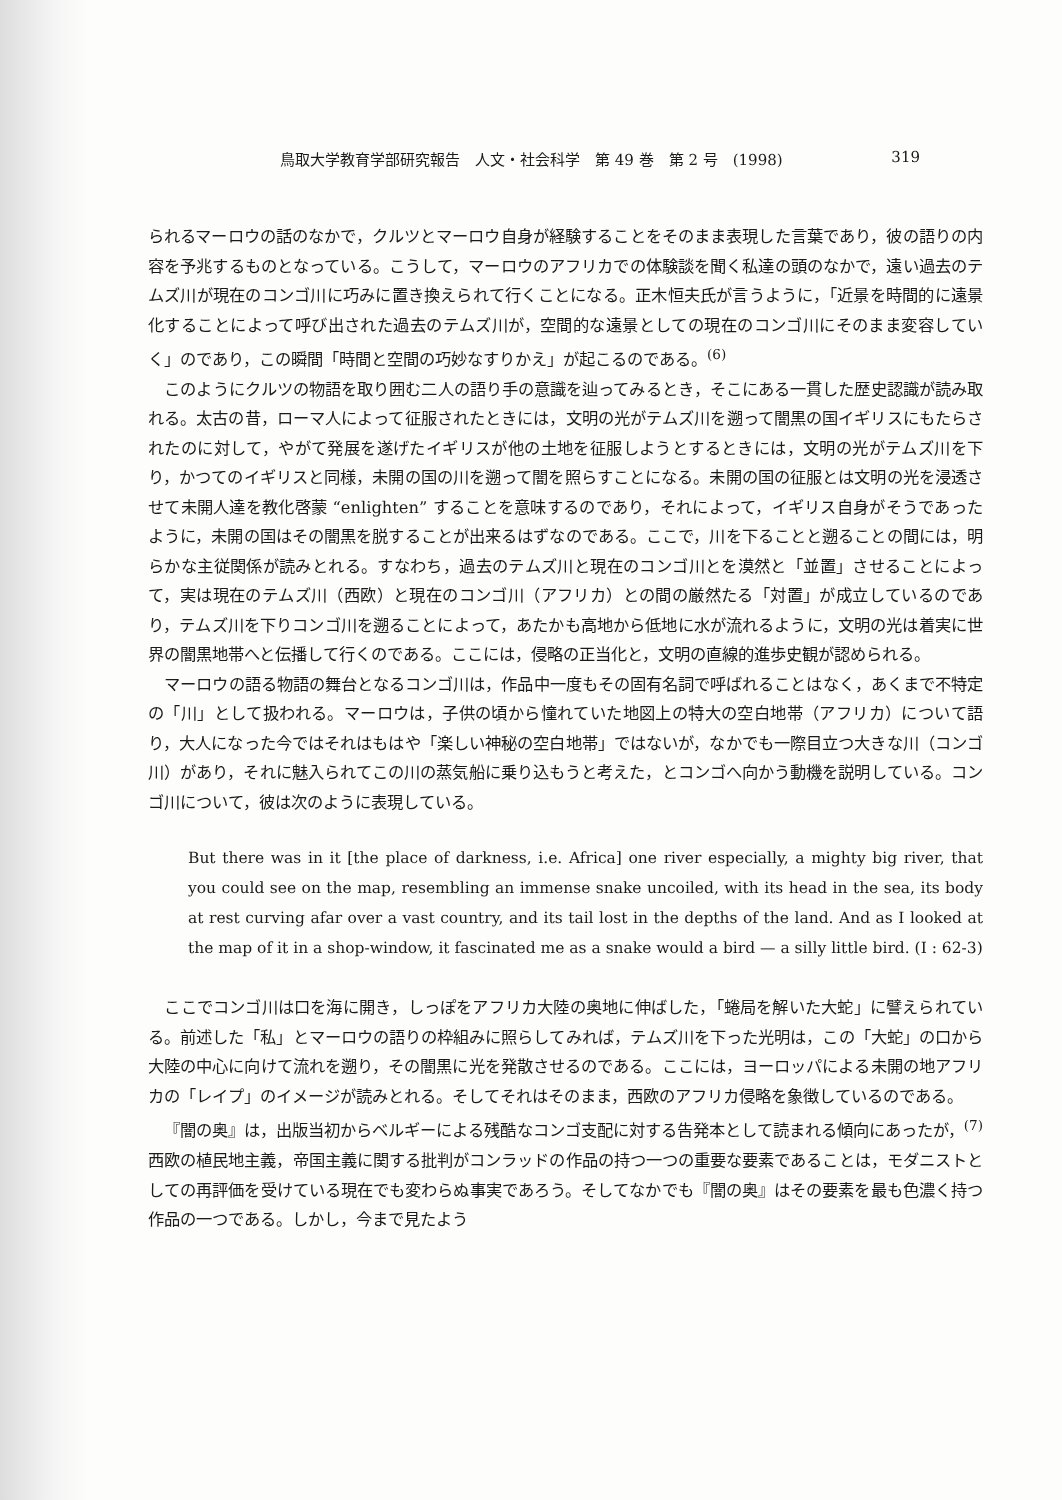鳥取大学教育学部研究報告　人文・社会科学　第 49 巻　第 2 号　(1998) 319
られるマーロウの話のなかで，クルツとマーロウ自身が経験することをそのまま表現した言葉であり，彼の語りの内容を予兆するものとなっている。こうして，マーロウのアフリカでの体験談を聞く私達の頭のなかで，遠い過去のテムズ川が現在のコンゴ川に巧みに置き換えられて行くことになる。正木恒夫氏が言うように，「近景を時間的に遠景化することによって呼び出された過去のテムズ川が，空間的な遠景としての現在のコンゴ川にそのまま変容していく」のであり，この瞬間「時間と空間の巧妙なすりかえ」が起こるのである。<sup>(6)</sup>
このようにクルツの物語を取り囲む二人の語り手の意識を辿ってみるとき，そこにある一貫した歴史認識が読み取れる。太古の昔，ローマ人によって征服されたときには，文明の光がテムズ川を遡って闇黒の国イギリスにもたらされたのに対して，やがて発展を遂げたイギリスが他の土地を征服しようとするときには，文明の光がテムズ川を下り，かつてのイギリスと同様，未開の国の川を遡って闇を照らすことになる。未開の国の征服とは文明の光を浸透させて未開人達を教化啓蒙 “enlighten” することを意味するのであり，それによって，イギリス自身がそうであったように，未開の国はその闇黒を脱することが出来るはずなのである。ここで，川を下ることと遡ることの間には，明らかな主従関係が読みとれる。すなわち，過去のテムズ川と現在のコンゴ川とを漠然と「並置」させることによって，実は現在のテムズ川（西欧）と現在のコンゴ川（アフリカ）との間の厳然たる「対置」が成立しているのであり，テムズ川を下りコンゴ川を遡ることによって，あたかも高地から低地に水が流れるように，文明の光は着実に世界の闇黒地帯へと伝播して行くのである。ここには，侵略の正当化と，文明の直線的進歩史観が認められる。
マーロウの語る物語の舞台となるコンゴ川は，作品中一度もその固有名詞で呼ばれることはなく，あくまで不特定の「川」として扱われる。マーロウは，子供の頃から憧れていた地図上の特大の空白地帯（アフリカ）について語り，大人になった今ではそれはもはや「楽しい神秘の空白地帯」ではないが，なかでも一際目立つ大きな川（コンゴ川）があり，それに魅入られてこの川の蒸気船に乗り込もうと考えた，とコンゴへ向かう動機を説明している。コンゴ川について，彼は次のように表現している。
But there was in it [the place of darkness, i.e. Africa] one river especially, a mighty big river, that you could see on the map, resembling an immense snake uncoiled, with its head in the sea, its body at rest curving afar over a vast country, and its tail lost in the depths of the land. And as I looked at the map of it in a shop-window, it fascinated me as a snake would a bird — a silly little bird. (I : 62-3)
ここでコンゴ川は口を海に開き，しっぽをアフリカ大陸の奥地に伸ばした，「蜷局を解いた大蛇」に譬えられている。前述した「私」とマーロウの語りの枠組みに照らしてみれば，テムズ川を下った光明は，この「大蛇」の口から大陸の中心に向けて流れを遡り，その闇黒に光を発散させるのである。ここには，ヨーロッパによる未開の地アフリカの「レイプ」のイメージが読みとれる。そしてそれはそのまま，西欧のアフリカ侵略を象徴しているのである。
『闇の奥』は，出版当初からベルギーによる残酷なコンゴ支配に対する告発本として読まれる傾向にあったが，<sup>(7)</sup> 西欧の植民地主義，帝国主義に関する批判がコンラッドの作品の持つ一つの重要な要素であることは，モダニストとしての再評価を受けている現在でも変わらぬ事実であろう。そしてなかでも『闇の奥』はその要素を最も色濃く持つ作品の一つである。しかし，今まで見たよう